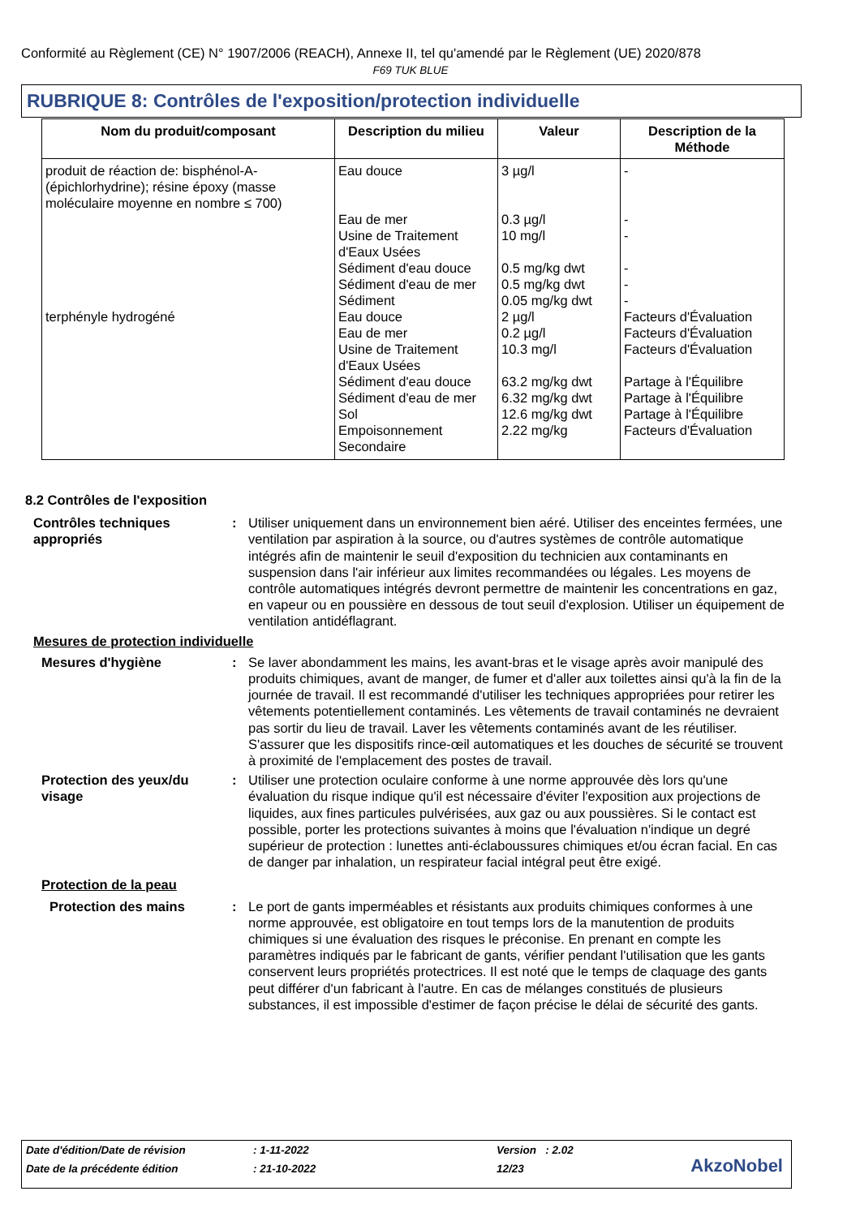Conformité au Règlement (CE) N° 1907/2006 (REACH), Annexe II, tel qu'amendé par le Règlement (UE) 2020/878
F69 TUK BLUE
RUBRIQUE 8: Contrôles de l'exposition/protection individuelle
| Nom du produit/composant | Description du milieu | Valeur | Description de la Méthode |
| --- | --- | --- | --- |
| produit de réaction de: bisphénol-A-(épichlorhydrine); résine époxy (masse moléculaire moyenne en nombre ≤ 700) | Eau douce | 3 µg/l | - |
| | Eau de mer | 0.3 µg/l | - |
| | Usine de Traitement d'Eaux Usées | 10 mg/l | - |
| | Sédiment d'eau douce | 0.5 mg/kg dwt | - |
| | Sédiment d'eau de mer | 0.5 mg/kg dwt | - |
| | Sédiment | 0.05 mg/kg dwt | - |
| terphényle hydrogéné | Eau douce | 2 µg/l | Facteurs d'Évaluation |
| | Eau de mer | 0.2 µg/l | Facteurs d'Évaluation |
| | Usine de Traitement d'Eaux Usées | 10.3 mg/l | Facteurs d'Évaluation |
| | Sédiment d'eau douce | 63.2 mg/kg dwt | Partage à l'Équilibre |
| | Sédiment d'eau de mer | 6.32 mg/kg dwt | Partage à l'Équilibre |
| | Sol | 12.6 mg/kg dwt | Partage à l'Équilibre |
| | Empoisonnement Secondaire | 2.22 mg/kg | Facteurs d'Évaluation |
8.2 Contrôles de l'exposition
Contrôles techniques appropriés
: Utiliser uniquement dans un environnement bien aéré. Utiliser des enceintes fermées, une ventilation par aspiration à la source, ou d'autres systèmes de contrôle automatique intégrés afin de maintenir le seuil d'exposition du technicien aux contaminants en suspension dans l'air inférieur aux limites recommandées ou légales. Les moyens de contrôle automatiques intégrés devront permettre de maintenir les concentrations en gaz, en vapeur ou en poussière en dessous de tout seuil d'explosion. Utiliser un équipement de ventilation antidéflagrant.
Mesures de protection individuelle
Mesures d'hygiène : Se laver abondamment les mains, les avant-bras et le visage après avoir manipulé des produits chimiques, avant de manger, de fumer et d'aller aux toilettes ainsi qu'à la fin de la journée de travail. Il est recommandé d'utiliser les techniques appropriées pour retirer les vêtements potentiellement contaminés. Les vêtements de travail contaminés ne devraient pas sortir du lieu de travail. Laver les vêtements contaminés avant de les réutiliser. S'assurer que les dispositifs rince-œil automatiques et les douches de sécurité se trouvent à proximité de l'emplacement des postes de travail.
Protection des yeux/du visage
: Utiliser une protection oculaire conforme à une norme approuvée dès lors qu'une évaluation du risque indique qu'il est nécessaire d'éviter l'exposition aux projections de liquides, aux fines particules pulvérisées, aux gaz ou aux poussières. Si le contact est possible, porter les protections suivantes à moins que l'évaluation n'indique un degré supérieur de protection : lunettes anti-éclaboussures chimiques et/ou écran facial. En cas de danger par inhalation, un respirateur facial intégral peut être exigé.
Protection de la peau
Protection des mains : Le port de gants imperméables et résistants aux produits chimiques conformes à une norme approuvée, est obligatoire en tout temps lors de la manutention de produits chimiques si une évaluation des risques le préconise. En prenant en compte les paramètres indiqués par le fabricant de gants, vérifier pendant l'utilisation que les gants conservent leurs propriétés protectrices. Il est noté que le temps de claquage des gants peut différer d'un fabricant à l'autre. En cas de mélanges constitués de plusieurs substances, il est impossible d'estimer de façon précise le délai de sécurité des gants.
| Date d'édition/Date de révision | : 1-11-2022 | Version : 2.02 |
| Date de la précédente édition | : 21-10-2022 | 12/23 |
AkzoNobel